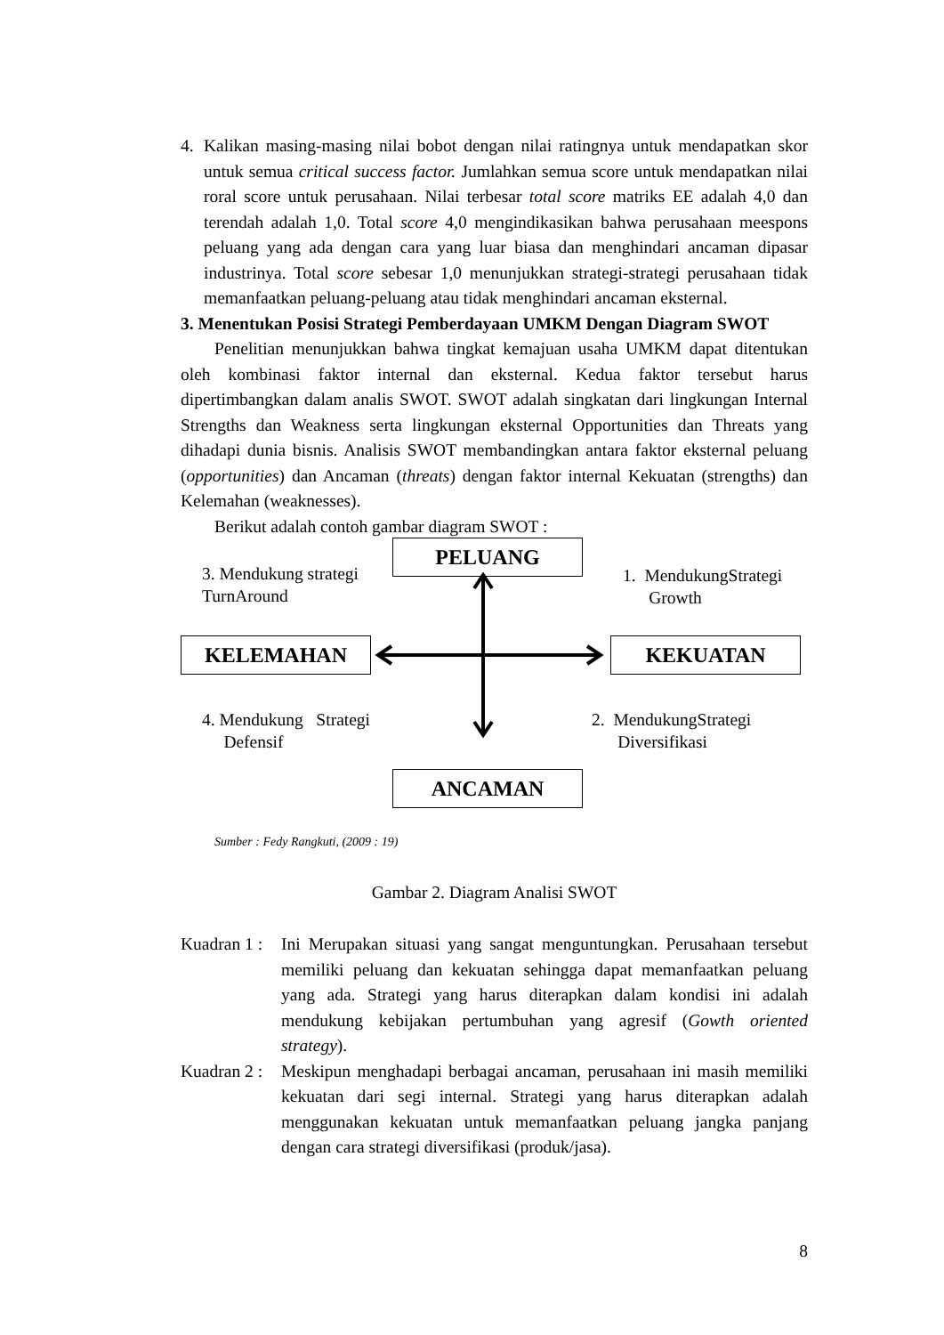4. Kalikan masing-masing nilai bobot dengan nilai ratingnya untuk mendapatkan skor untuk semua critical success factor. Jumlahkan semua score untuk mendapatkan nilai roral score untuk perusahaan. Nilai terbesar total score matriks EE adalah 4,0 dan terendah adalah 1,0. Total score 4,0 mengindikasikan bahwa perusahaan meespons peluang yang ada dengan cara yang luar biasa dan menghindari ancaman dipasar industrinya. Total score sebesar 1,0 menunjukkan strategi-strategi perusahaan tidak memanfaatkan peluang-peluang atau tidak menghindari ancaman eksternal.
3. Menentukan Posisi Strategi Pemberdayaan UMKM Dengan Diagram SWOT
Penelitian menunjukkan bahwa tingkat kemajuan usaha UMKM dapat ditentukan oleh kombinasi faktor internal dan eksternal. Kedua faktor tersebut harus dipertimbangkan dalam analis SWOT. SWOT adalah singkatan dari lingkungan Internal Strengths dan Weakness serta lingkungan eksternal Opportunities dan Threats yang dihadapi dunia bisnis. Analisis SWOT membandingkan antara faktor eksternal peluang (opportunities) dan Ancaman (threats) dengan faktor internal Kekuatan (strengths) dan Kelemahan (weaknesses).
Berikut adalah contoh gambar diagram SWOT :
PELUANG
3. Mendukung strategi
TurnAround
1. MendukungStrategi
Growth
KELEMAHAN KEKUATAN
4. Mendukung Strategi
Defensif
2. MendukungStrategi
Diversifikasi
ANCAMAN
Sumber : Fedy Rangkuti, (2009 : 19)
Gambar 2. Diagram Analisi SWOT
Kuadran 1 :
Ini Merupakan situasi yang sangat menguntungkan. Perusahaan tersebut memiliki peluang dan kekuatan sehingga dapat memanfaatkan peluang yang ada. Strategi yang harus diterapkan dalam kondisi ini adalah mendukung kebijakan pertumbuhan yang agresif (Gowth oriented strategy).
Kuadran 2 :
Meskipun menghadapi berbagai ancaman, perusahaan ini masih memiliki kekuatan dari segi internal. Strategi yang harus diterapkan adalah menggunakan kekuatan untuk memanfaatkan peluang jangka panjang dengan cara strategi diversifikasi (produk/jasa).
8